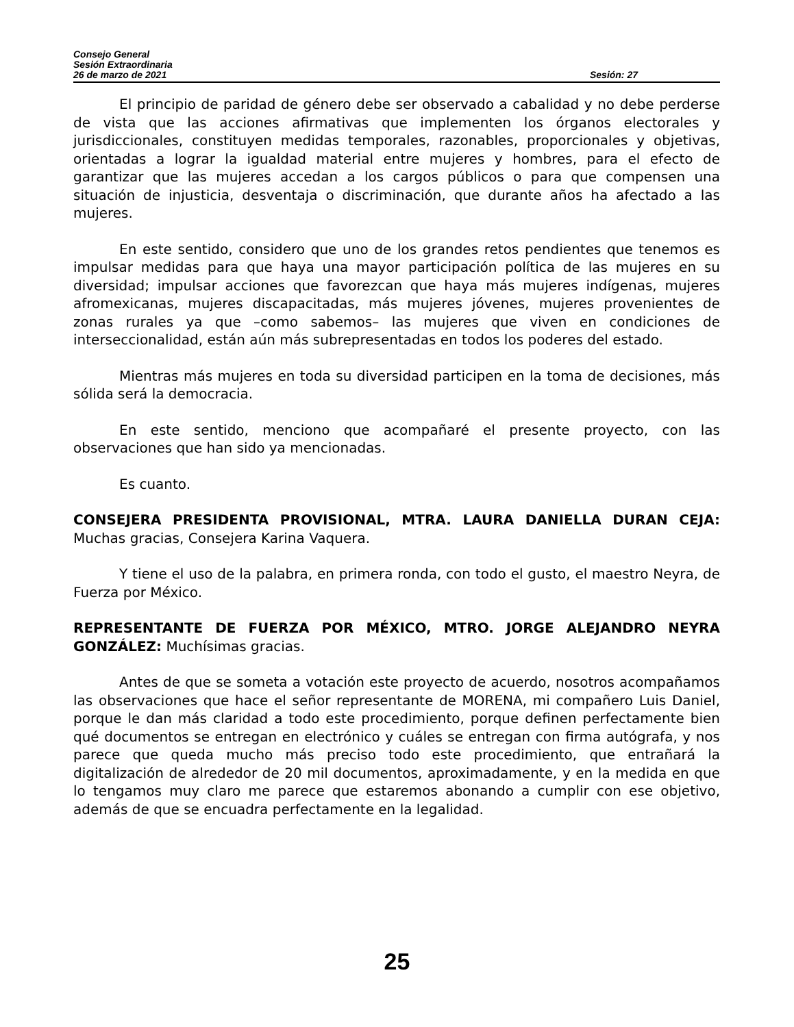Consejo General
Sesión Extraordinaria
26 de marzo de 2021 Sesión: 27
El principio de paridad de género debe ser observado a cabalidad y no debe perderse de vista que las acciones afirmativas que implementen los órganos electorales y jurisdiccionales, constituyen medidas temporales, razonables, proporcionales y objetivas, orientadas a lograr la igualdad material entre mujeres y hombres, para el efecto de garantizar que las mujeres accedan a los cargos públicos o para que compensen una situación de injusticia, desventaja o discriminación, que durante años ha afectado a las mujeres.
En este sentido, considero que uno de los grandes retos pendientes que tenemos es impulsar medidas para que haya una mayor participación política de las mujeres en su diversidad; impulsar acciones que favorezcan que haya más mujeres indígenas, mujeres afromexicanas, mujeres discapacitadas, más mujeres jóvenes, mujeres provenientes de zonas rurales ya que –como sabemos– las mujeres que viven en condiciones de interseccionalidad, están aún más subrepresentadas en todos los poderes del estado.
Mientras más mujeres en toda su diversidad participen en la toma de decisiones, más sólida será la democracia.
En este sentido, menciono que acompañaré el presente proyecto, con las observaciones que han sido ya mencionadas.
Es cuanto.
CONSEJERA PRESIDENTA PROVISIONAL, MTRA. LAURA DANIELLA DURAN CEJA: Muchas gracias, Consejera Karina Vaquera.
Y tiene el uso de la palabra, en primera ronda, con todo el gusto, el maestro Neyra, de Fuerza por México.
REPRESENTANTE DE FUERZA POR MÉXICO, MTRO. JORGE ALEJANDRO NEYRA GONZÁLEZ: Muchísimas gracias.
Antes de que se someta a votación este proyecto de acuerdo, nosotros acompañamos las observaciones que hace el señor representante de MORENA, mi compañero Luis Daniel, porque le dan más claridad a todo este procedimiento, porque definen perfectamente bien qué documentos se entregan en electrónico y cuáles se entregan con firma autógrafa, y nos parece que queda mucho más preciso todo este procedimiento, que entrañará la digitalización de alrededor de 20 mil documentos, aproximadamente, y en la medida en que lo tengamos muy claro me parece que estaremos abonando a cumplir con ese objetivo, además de que se encuadra perfectamente en la legalidad.
25